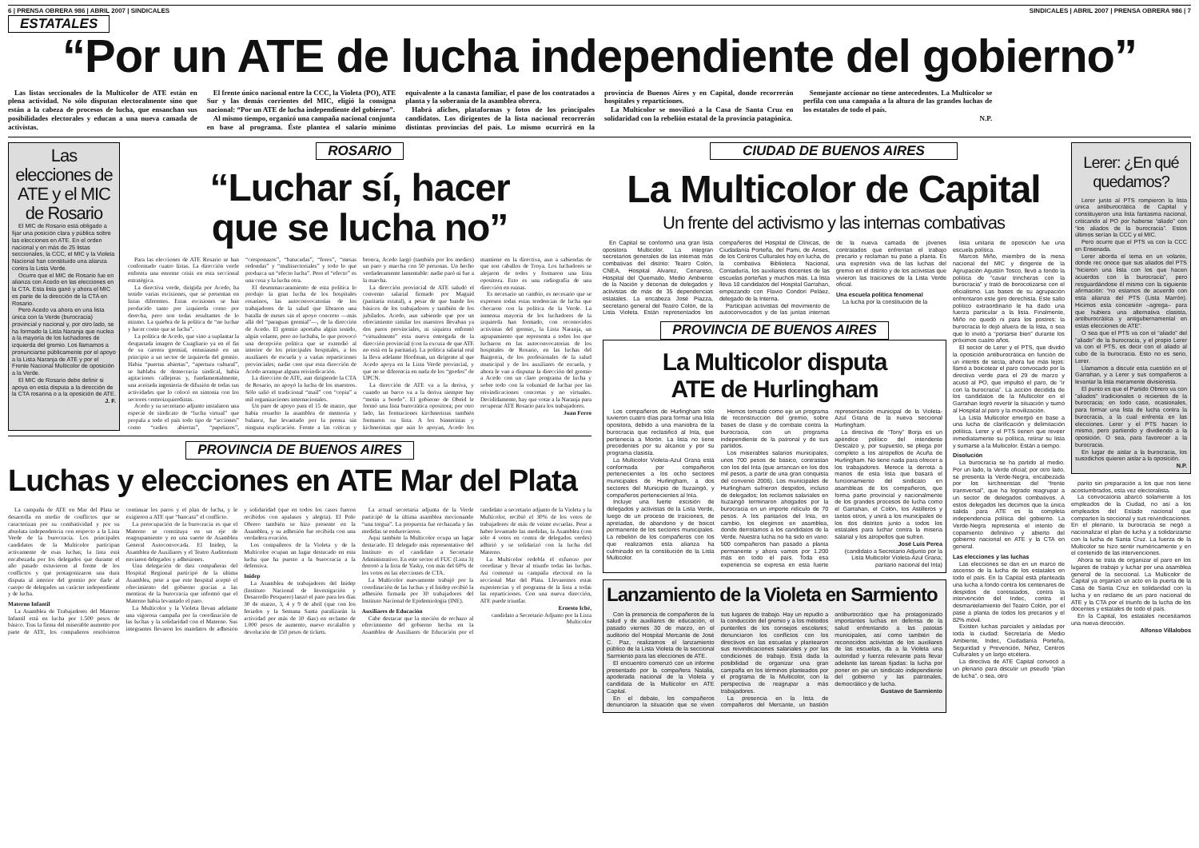6 | PRENSA OBRERA 986 | ABRIL 2007 | SINDICALES SINDICALES | ABRIL 2007 | PRENSA OBRERA 986 | 7
ESTATALES
“Por un ATE de lucha independiente del gobierno”
Las listas seccionales de la Multicolor de ATE están en plena actividad. No sólo disputan electoralmente sino que están a la cabeza de procesos de lucha, que ensanchan sus posibilidades electorales y educan a una nueva camada de activistas.
El frente único nacional entre la CCC, la Violeta (PO), ATE Sur y las demás corrientes del MIC, eligió la consigna nacional: “Por un ATE de lucha independiente del gobierno”.
Al mismo tiempo, organizó una campaña nacional conjunta en base al programa. Éste plantea el salario mínimo equivalente a la canasta familiar, el pase de los contratados a planta y la soberanía de la asamblea obrera.
Habrá afiches, plataformas y fotos de los principales candidatos. Los dirigentes de la lista nacional recorrerán distintas provincias del país. Lo mismo ocurrirá en la provincia de Buenos Aires y en Capital, donde recorrerán hospitales y reparticiones.
La Multicolor se movilizó a la Casa de Santa Cruz en solidaridad con la rebelión estatal de la provincia patagónica.
Semejante accionar no tiene antecedentes. La Multicolor se perfila con una campaña a la altura de las grandes luchas de los estatales de todo el país.
N.P.
Las elecciones de ATE y el MIC de Rosario
El MIC de Rosario está obligado a fijar una posición clara y pública sobre las elecciones en ATE. En el orden nacional y en más de 25 listas seccionales, la CCC, el MIC y la Violeta Nacional han constituido una alianza contra la Lista Verde.
Ocurre que el MIC de Rosario fue en alianza con Acedo en las elecciones en la CTA. Esta lista ganó y ahora el MIC es parte de la dirección de la CTA en Rosario.
Pero Acedo va ahora en una lista única con la Verde (burocracia) provincial y nacional y, por otro lado, se ha formado la Lista Naranja que nuclea a la mayoría de los luchadores de izquierda del gremio. Los llamamos a pronunciarse públicamente por el apoyo a la Lista Naranja de ATE y por el Frente Nacional Multicolor de oposición a la Verde.
El MIC de Rosario debe definir si apoya en esta disputa a la dirección de la CTA rosarina o a la oposición de ATE.
J. F.
ROSARIO
“Luchar sí, hacer
que se lucha no”
Para las elecciones de ATE Rosario se han conformado cuatro listas. La dirección verde enfrenta una enorme crisis en esta seccional estratégica.
La directiva verde, dirigida por Acedo, ha tenido varias escisiones, que se presentan en listas diferentes. Estas escisiones se han producido tanto por izquierda como por derecha, pero son todas resultantes de lo mismo. La quiebra de la política de “no luchar y hacer como que se lucha”.
La política de Acedo, que vino a suplantar la desgastada imagen de Cuagliario ya en el fin de su carrera gremial, entusiasmó en un principio a un sector de izquierda del gremio. Había “puertas abiertas”, “apertura cultural”, se hablaba de democracia sindical, había agitaciones callejeras y, fundamentalmente, una aceitada ingeniería de difusión de todas sus actividades que lo colocó en sintonía con los sectores centroizquierdistas.
Acedo y su secretario adjunto instalaron una especie de sindicato de “lucha virtual” que propala a todo el país todo tipo de “acciones” como “radios abiertas”, “papelazos”, “cresponazos”, “batucadas”, “foros”, “mesas redondas” y “multisectoriales” y todo lo que produzca un “efecto lucha”. Pero el “efecto” es una cosa y la lucha otra.
El desenmascaramiento de esta política lo produjo la gran lucha de los hospitales rosarinos, las autoconvocatorias de los trabajadores de la salud que libraron una batalla de meses sin el apoyo concreto —más allá del “paraguas gremial”—, de la dirección de Acedo. El gremio aportaba algún sonido, algún volante, pero no luchaba, lo que provocó una decepción política que se extendió al interior de los principales hospitales, a los auxiliares de escuela y a varias reparticiones provinciales; nadie cree que esta dirección de Acedo arranque alguna reivindicación.
La dirección de ATE, aun dirigiendo la CTA de Rosario, no apoyó la lucha de los maestros. Sólo salió el tradicional “mail” con “copia” a mil organizaciones internacionales.
Un paro de apoyo para el 15 de marzo, que había resuelto la asamblea de memoria y balance, fue levantado por la prensa sin ninguna explicación. Frente a las críticas y bronca, Acedo largó (también por los medios) un paro y marcha con 50 personas. Un hecho verdaderamente lamentable: nadie paró ni fue a la marcha.
La dirección provincial de ATE saludó el convenio salarial firmado por Maguid (paritaria estatal), a pesar de que hunde los básicos de los trabajadores y también de los jubilados. Acedo, aun sabiendo que por un ofrecimiento similar los maestros llevaban ya dos paros provinciales, ni siquiera enfrentó “virtualmente” esta nueva entregada de la dirección provincial (con la excusa de que ATE no está en la paritaria). La política salarial real la lleva adelante Hoofman, un dirigente al que Acedo apoya en la Lista Verde provincial, y que no se diferencia en nada de los “gordos” de UPCN.
La dirección de ATE va a la deriva, y cuando un barco va a la deriva siempre hay “motín a bordo”. El gobierno de Obeid le formó una lista burocrática opositora; por otro lado, las formaciones kirchneristas también formaron su lista. A los binneristas y kichneristas que aún lo apoyan, Acedo los mantiene en la directiva, aun a sabiendas de que son caballos de Troya. Los luchadores se alejaron de todos y formaron una lista opositora. Esto es una radiografía de una dirección en ruinas.
Es necesario un cambio, es necesario que se expresen todas estas tendencias de lucha que chocaron con la política de la Verde. La inmensa mayoría de los luchadores de la izquierda han formado, con reconocidos activistas del gremio,, la Lista Naranja, un agrupamiento que representa a todos los que lucharon en las autoconvocatorias de los hospitales de Rosario, en las luchas del Baigorria, de los profesionales de la salud municipal y de los auxiliares de escuela, y ahora le van a disputar la dirección del gremio a Acedo con un claro programa de lucha y sobre todo con la voluntad de luchar por las reivindicaciones concretas y no virtuales. Decididamente, hay que votar a la Naranja para recuperar ATE Rosario para los trabajadores.
Juan Ferro
PROVINCIA DE BUENOS AIRES
Luchas y elecciones en ATE Mar del Plata
La campaña de ATE en Mar del Plata se desarrolla en medio de conflictos que se caracterizan por su combatividad y por su absoluta independencia con respecto a la Lista Verde de la burocracia. Los principales candidatos de la Multicolor participan activamente de esas luchas; la lista está encabezada por los delegados que durante el año pasado estuvieron al frente de los conflictos y que protagonizaron una dura disputa al interior del gremio por darle al cuerpo de delegados un carácter independiente y de lucha.
Materno Infantil
La Asamblea de Trabajadores del Materno Infantil está en lucha por 1.500 pesos de básico. Tras la firma del miserable aumento por parte de ATE, los compañeros resolvieron continuar los paros y el plan de lucha, y le exigieron a ATE que “bancara” el conflicto.
La preocupación de la burocracia es que el Materno se constituya en un eje de reagrupamiento y en una suerte de Asamblea General Autoconvocada. El Inidep, la Asamblea de Auxiliares y el Teatro Auditorium enviaron delegados y adhesiones.
Una delegación de diez compañeras del Hospital Regional participó de la última Asamblea, pese a que este hospital aceptó el ofrecimiento del gobierno gracias a las mentiras de la burocracia que informó que el Materno había levantado el paro.
La Multicolor y la Violeta llevan adelante una vigorosa campaña por la coordinación de las luchas y la solidaridad con el Materno. Sus integrantes llevaron los mandatos de adhesión y solidaridad (que en todos los casos fueron recibidos con apalusos y alegría). El Polo Obrero también se hizo presente en la Asamblea, y su adhesión fue recibida con una verdadera ovación.
Los compañeros de la Violeta y de la Multicolor ocupan un lugar destacado en esta lucha que ha puesto a la burocracia a la defensiva.
Inidep
La Asamblea de trabajadores del Inidep (Instituto Nacional de Investigación y Desarrollo Pesquero) lanzó el paro para los días 30 de marzo, 3, 4 y 9 de abril (que con los feriados y la Semana Santa paralizarán la actividad por más de 10 días) en reclamo de 1.000 pesos de aumento, nuevo escalafón y devolución de 150 pesos de tickets.
La actual secretaria adjunta de la Verde participó de la última asamblea mocionando “una tregua”. La propuesta fue rechazada y las medidas se endurecieron.
Aquí también la Multicolor ocupa un lugar destacado. El delegado más representativo del Instituto es el candidato a Secretario Administrativo. En este sector el FUC (Lista 3) derrotó a la lista de Yasky, con más del 60% de los votos en las elecciones de CTA.
La Multicolor nuevamente trabajó por la coordinación de las luchas y el Inidep recibió la adhesión firmada por 30 trabajadores del Instituto Nacional de Epidemiología (INE).
Auxiliares de Educación
Cabe destacar que la moción de rechazo al ofrecimiento del gobierno hecha en la Asamblea de Auxiliares de Educación por el candidato a secretario adjunto de la Violeta y la Multicolor, recibió el 30% de los votos de trabajadores de más de veinte escuelas. Pese a haber levantado las medidas, la Asamblea (con sólo 4 votos en contra de delegados verdes) adhirió y se solidarizó con la lucha del Materno.
La Multicolor redobla el esfuerzo por coordinar y llevar al triunfo todas las luchas. Así comenzó su campaña electoral en la seccional Mar del Plata. Llevaremos estas experiencias y el programa de la lista a todas las reparticiones. Con una nueva dirección, ATE puede triunfar.
Ernesto Iché,
candidato a Secretario Adjunto por la Lista Multicolor
CIUDAD DE BUENOS AIRES
La Multicolor de Capital
Un frente del activismo y las internas combativas
En Capital se conformó una gran lista opositora Multicolor. La integran secretarios generales de las internas más combativas del distrito: Teatro Colón, CNEA, Hospital Alvarez, Cenareso, Hospital del Quemado, Medio Ambiente de la Nación y decenas de delegados y activistas de más de 35 dependencias estatales. La encabeza José Piazza, secretario general del Teatro Colón, de la Lista Violeta. Están representados los compañeros del Hospital de Clínicas, de Ciudadanía Porteña, del Pami, de Anses, de los Centros Culturales hoy en lucha, de la combativa Biblioteca Nacional, Contaduría, los auxiliares docentes de las escuelas porteñas y muchos más. La lista lleva 18 candidatos del Hospital Garrahan, empezando con Flavio Condori Peláez, delegado de la Interna.
Participan activistas del movimiento de autoconvocados y de las juntas internas de la nueva camada de jóvenes contratados que enfrentan el trabajo precario y reclaman su pase a planta. Es una expresión viva de las luchas del gremio en el distrito y de los activistas que vivieron las traiciones de la Lista Verde oficial.
Una escuela política fenomenal
La lucha por la constitución de la
PROVINCIA DE BUENOS AIRES
La Multicolor disputa
ATE de Hurlingham
Los compañeros de Hurlingham sólo tuvieron cuatro días para formar una lista opositora, debido a una maniobra de la burocracia que reclasificó al Inta, que pertenecía a Morón. La lista no tiene precedentes por su alcance y por su programa clasista.
La Multicolor Violeta-Azul Grana está conformada por compañeros pertenecientes a los ocho sectores municipales de Hurlingham, a dos sectores del Municipio de Ituzaingó, y compañeros pertenecientes al Inta.
Incluye una fuerte escisión de delegados y activistas de la Lista Verde, luego de un proceso de traiciones, de apretadas, de abandono y de boicot permanente de los sectores municipales. La rebelión de los compañeros con los que realizamos esta alianza ha culminado en la constitución de la Lista Multicolor.
Hemos tomado como eje un programa de reconstrucción del gremio, sobre bases de clase y de combate contra la burocracia, con un programa independiente de la patronal y de sus partidos.
Los miserables salarios municipales, unos 700 pesos de básico, contrastan con los del Inta (que arrancan en los dos mil pesos, a partir de una gran conquista del convenio 2006). Los municipales de Hurlingham sufrieron despidos, incluso de delegados; los reclamos salariales en Ituzaingó terminaron ahogados por la burocracia en un importe ridículo de 70 pesos. A los paritarios del Inta, en cambio, los elegimos en asamblea, donde derrotamos a los candidatos de la Verde. Nuestra lucha no ha sido en vano: 500 compañeros han pasado a planta permanente y ahora vamos por 1.200 más en todo el país. Toda esa experiencia se expresa en esta fuerte representación municipal de la Violeta-Azul Grana de la nueva seccional Hurlingham.
La directiva de “Tony” Borja es un apéndice político del intendente Descalzo y, por supuesto, se pliega por completo a los atropellos de Acuña de Hurlingham. No tiene nada para ofrecer a los trabajadores. Merece la derrota a manos de esta lista que basará el funcionamiento del sindicato en asambleas de los compañeros, que forma parte provincial y nacionalmente de los grandes procesos de lucha como el Garrahan, el Colón, los Astilleros y tantos otros, y unirá a los municipales de los dos distritos junto a todos los estatales para luchar contra la miseria salarial y los atropellos que sufren.
José Luis Perea
(candidato a Secretario Adjunto por la Lista Multicolor Violeta-Azul Grana; paritario nacional del Inta)
Lanzamiento de la Violeta en Sarmiento
Con la presencia de compañeros de la salud y de auxiliares de educación, el pasado viernes 30 de marzo, en el auditorio del Hospital Mercante de José C. Paz, realizamos el lanzamiento público de la Lista Violeta de la seccional Sarmiento para las elecciones de ATE.
El encuentro comenzó con un informe presentado por la compañera Natalia, apoderada nacional de la Violeta y candidata de la Multicolor en ATE Capital.
En el debate, los compañeros denunciaron la situación que se viven sus lugares de trabajo. Hay un repudio a la conducción del gremio y a los métodos punteriles de los consejos escolares; denunciaron los conflictos con los directivos en las escuelas y plantearon sus reivindicaciones salariales y por las condiciones de trabajo. Está dada la posibilidad de organizar una gran campaña en los términos planteados por el programa de la Multicolor, con la perspectiva de reagrupar a más trabajadores.
La presencia en la lista de compañeros del Mercante, un bastión antiburocrático que ha protagonizado importantes luchas en defensa de la salud enfrentando a las patotas municipales, así como también de reconocidos activistas de los auxiliares de las escuelas, da a la Violeta una autoridad y fuerza relevante para llevar adelante las tareas fijadas: la lucha por poner en pie un sindicato independiente del gobierno y las patronales, democrático y de lucha.
Gustavo de Sarmiento
lista unitaria de oposición fue una escuela política.
Marcos Miño, miembro de la mesa nacional del MIC y dirigente de la Agrupación Agustín Tosco, llevó a fondo la política de “cavar trincheras con la burocracia” y trató de borocotizarse con el oficialismo. Las bases de su agrupación enfrentaron este giro derechista. Este salto político extraordinario le ha dado una fuerza particular a la lista. Finalmente, Miño no quedó ni para los postres: la burocracia lo dejó afuera de la lista, o sea que lo invitó a “portarse bien” durante los próximos cuatro años.
El sector de Lerer y el PTS, que dividió la oposición antiburocrática en función de un interés de secta, ahora fue más lejos: llamó a boicotear el paro convocado por la directiva verde para el 29 de marzo y acusó al PO, que impulsó el paro, de “ir con la burocracia”. La acción decidida de los candidatos de la Multicolor en el Garrahan logró revertir la situación y sumó al Hospital al paro y la movilización.
La Lista Multicolor emergió en base a una lucha de clarificación y delimitación política. Lerer y el PTS tienen que reveer inmediatamente su política, retirar su lista y sumarse a la Multicolor. Están a tiempo.
Disolución
La burocracia se ha partido al medio. Por un lado, la Verde oficial; por otro lado, se presenta la Verde-Negra, encabezada por los kirchneristas del “frente transversal”, que ha logrado reagrupar a un sector de delegados combativos. A estos delegados les decimos que la única salida para ATE es la completa independencia política del gobierno. La Verde-Negra representa el intento de copamiento definitivo y abierto del gobierno nacional en ATE y la CTA en general.
Las elecciones y las luchas
Las elecciones se dan en un marco de ascenso de la lucha de los estatales en todo el país. En la Capital está planteada una lucha a fondo contra los centenares de despidos de contratados, contra la intervención del Indec, contra el desmantelamiento del Teatro Colón, por el pase a planta de todos los precarios y el 82% móvil.
Existen luchas parciales y aisladas por toda la ciudad: Secretaría de Medio Ambiente, Indec, Ciudadanía Porteña, Seguridad y Prevención, Niñez, Centros Culturales y un largo etcétera.
La directiva de ATE Capital convocó a un plenario para discutir un pseudo “plan de lucha”, o sea, otro
Lerer: ¿En qué quedamos?
Lerer junto al PTS rompieron la lista única antiburocrática de Capital y constituyeron una lista fantasma nacional, criticando al PO por haberse “aliado” con “los aliados de la burocracia”. Estos últimos serían la CCC y el MIC.
Pero ocurre que el PTS va con la CCC en Ensenada.
Lerer aborda el tema en un volante, donde rec onoce que sus aliados del PTS “hicieron una lista con los que hacen acuerdos con la burocracia”, pero resguardándose él mismo con la siguiente afirmación: “no estamos de acuerdo con esta alianza del PTS (Lista Marrón). Hicimos esta concesión –agrega– para que hubiera una alternativa clasista, antiburocrática y antigubernamental en estas elecciones de ATE”.
O sea que el PTS va con el “aliado” del “aliado” de la burocracia, y el propio Lerer va con el PTS, es decir con el aliado al cubo de la burocracia. Esto no es serio, Lerer.
Llamamos a discutir esta cuestión en el Garrahan, y a Lerer y sus compañeros a levantar la lista meramente divisionista.
El punto es que el Partido Obrero va con “aliados” tradicionales o recientes de la burocracia; en todo caso, ocasionales, para formar una lista de lucha contra la burocracia, a la cual enfrenta en las elecciones. Lerer y el PTS hacen lo mismo, pero partiendo y dividiendo a la oposición. O sea, para favorecer a la burocracia.
En lugar de aislar a la burocracia, los susodichos quieren aislar a la oposición.
N.P.
parito sin preparación a los que nos tiene acostumbrados, esta vez electoralista.
La convocatoria abarcó solamente a los empleados de la Ciudad, no así a los empleados del Estado nacional que comparten la seccional y sus reivindicaciones. En el plenario, la burocracia se negó a nacionalizar el plan de lucha y a solidarizarse con la lucha de Santa Cruz. La fuerza de la Multicolor se hizo sentir numéricamente y en el contenido de las intervenciones.
Ahora se trata de organizar el paro en los lugares de trabajo y luchar por una asamblea general de la seccional. La Multicolor de Capital ya organizó un acto en la puerta de la Casa de Santa Cruz en solidaridad con la lucha y en reclamo de un paro nacional de ATE y la CTA por el triunfo de la lucha de los docentes y estatales de todo el país.
En la Capital, los estatales necesitamos una nueva dirección.
Alfonso Villalobos